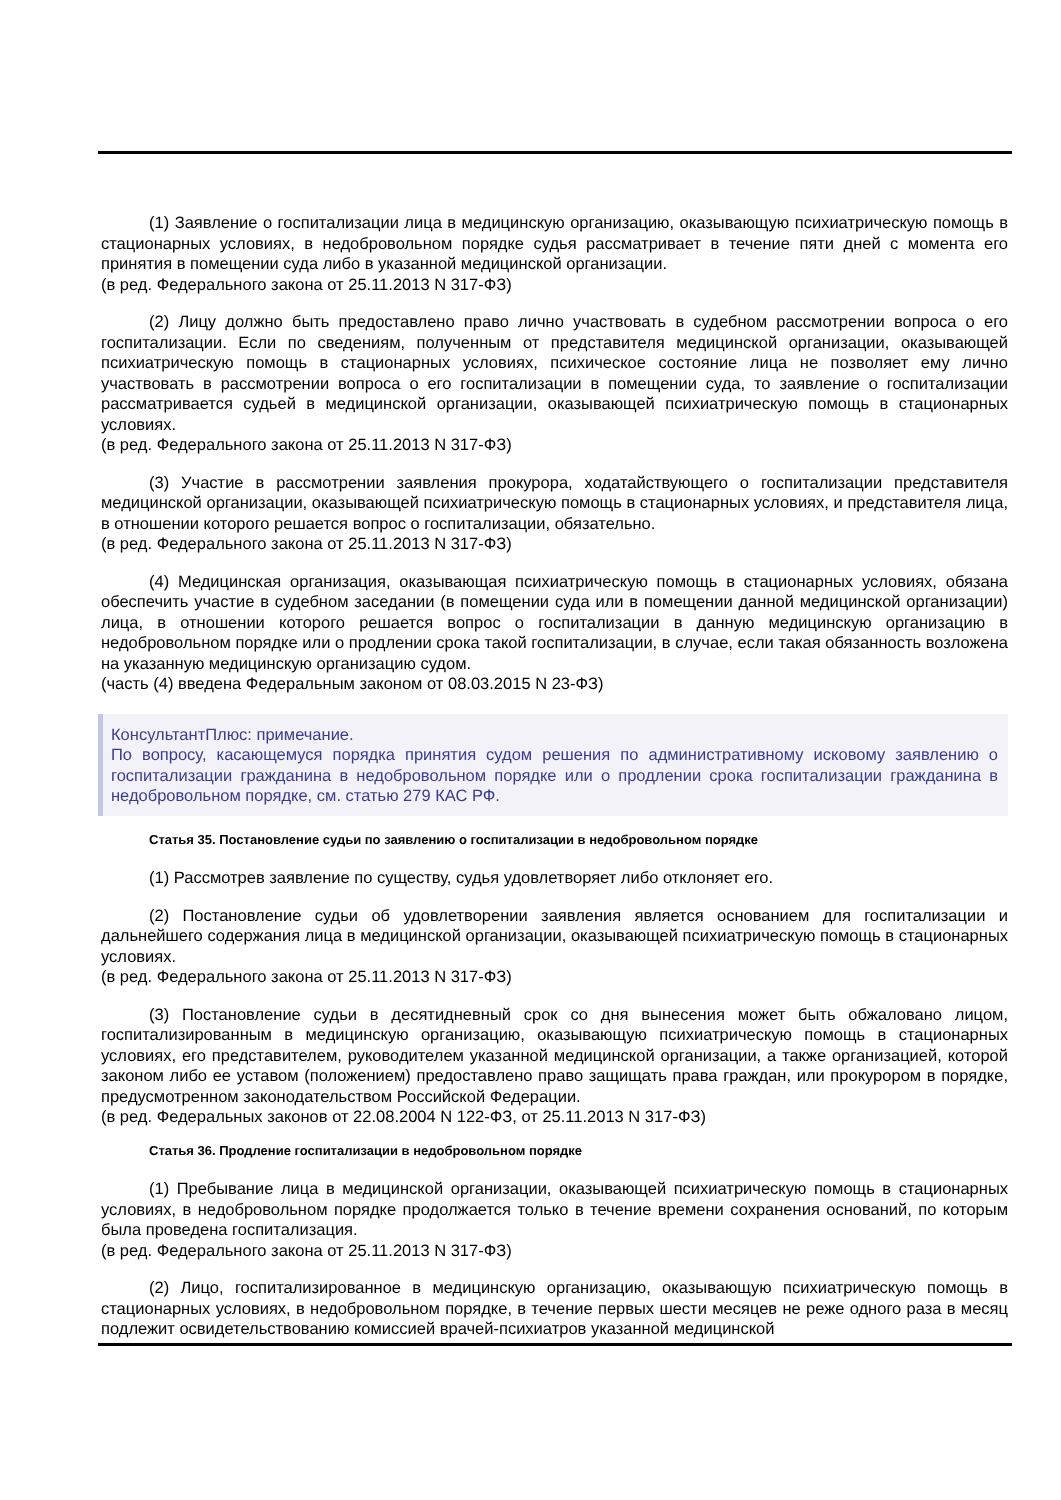(1) Заявление о госпитализации лица в медицинскую организацию, оказывающую психиатрическую помощь в стационарных условиях, в недобровольном порядке судья рассматривает в течение пяти дней с момента его принятия в помещении суда либо в указанной медицинской организации.
(в ред. Федерального закона от 25.11.2013 N 317-ФЗ)
(2) Лицу должно быть предоставлено право лично участвовать в судебном рассмотрении вопроса о его госпитализации. Если по сведениям, полученным от представителя медицинской организации, оказывающей психиатрическую помощь в стационарных условиях, психическое состояние лица не позволяет ему лично участвовать в рассмотрении вопроса о его госпитализации в помещении суда, то заявление о госпитализации рассматривается судьей в медицинской организации, оказывающей психиатрическую помощь в стационарных условиях.
(в ред. Федерального закона от 25.11.2013 N 317-ФЗ)
(3) Участие в рассмотрении заявления прокурора, ходатайствующего о госпитализации представителя медицинской организации, оказывающей психиатрическую помощь в стационарных условиях, и представителя лица, в отношении которого решается вопрос о госпитализации, обязательно.
(в ред. Федерального закона от 25.11.2013 N 317-ФЗ)
(4) Медицинская организация, оказывающая психиатрическую помощь в стационарных условиях, обязана обеспечить участие в судебном заседании (в помещении суда или в помещении данной медицинской организации) лица, в отношении которого решается вопрос о госпитализации в данную медицинскую организацию в недобровольном порядке или о продлении срока такой госпитализации, в случае, если такая обязанность возложена на указанную медицинскую организацию судом.
(часть (4) введена Федеральным законом от 08.03.2015 N 23-ФЗ)
КонсультантПлюс: примечание.
По вопросу, касающемуся порядка принятия судом решения по административному исковому заявлению о госпитализации гражданина в недобровольном порядке или о продлении срока госпитализации гражданина в недобровольном порядке, см. статью 279 КАС РФ.
Статья 35. Постановление судьи по заявлению о госпитализации в недобровольном порядке
(1) Рассмотрев заявление по существу, судья удовлетворяет либо отклоняет его.
(2) Постановление судьи об удовлетворении заявления является основанием для госпитализации и дальнейшего содержания лица в медицинской организации, оказывающей психиатрическую помощь в стационарных условиях.
(в ред. Федерального закона от 25.11.2013 N 317-ФЗ)
(3) Постановление судьи в десятидневный срок со дня вынесения может быть обжаловано лицом, госпитализированным в медицинскую организацию, оказывающую психиатрическую помощь в стационарных условиях, его представителем, руководителем указанной медицинской организации, а также организацией, которой законом либо ее уставом (положением) предоставлено право защищать права граждан, или прокурором в порядке, предусмотренном законодательством Российской Федерации.
(в ред. Федеральных законов от 22.08.2004 N 122-ФЗ, от 25.11.2013 N 317-ФЗ)
Статья 36. Продление госпитализации в недобровольном порядке
(1) Пребывание лица в медицинской организации, оказывающей психиатрическую помощь в стационарных условиях, в недобровольном порядке продолжается только в течение времени сохранения оснований, по которым была проведена госпитализация.
(в ред. Федерального закона от 25.11.2013 N 317-ФЗ)
(2) Лицо, госпитализированное в медицинскую организацию, оказывающую психиатрическую помощь в стационарных условиях, в недобровольном порядке, в течение первых шести месяцев не реже одного раза в месяц подлежит освидетельствованию комиссией врачей-психиатров указанной медицинской